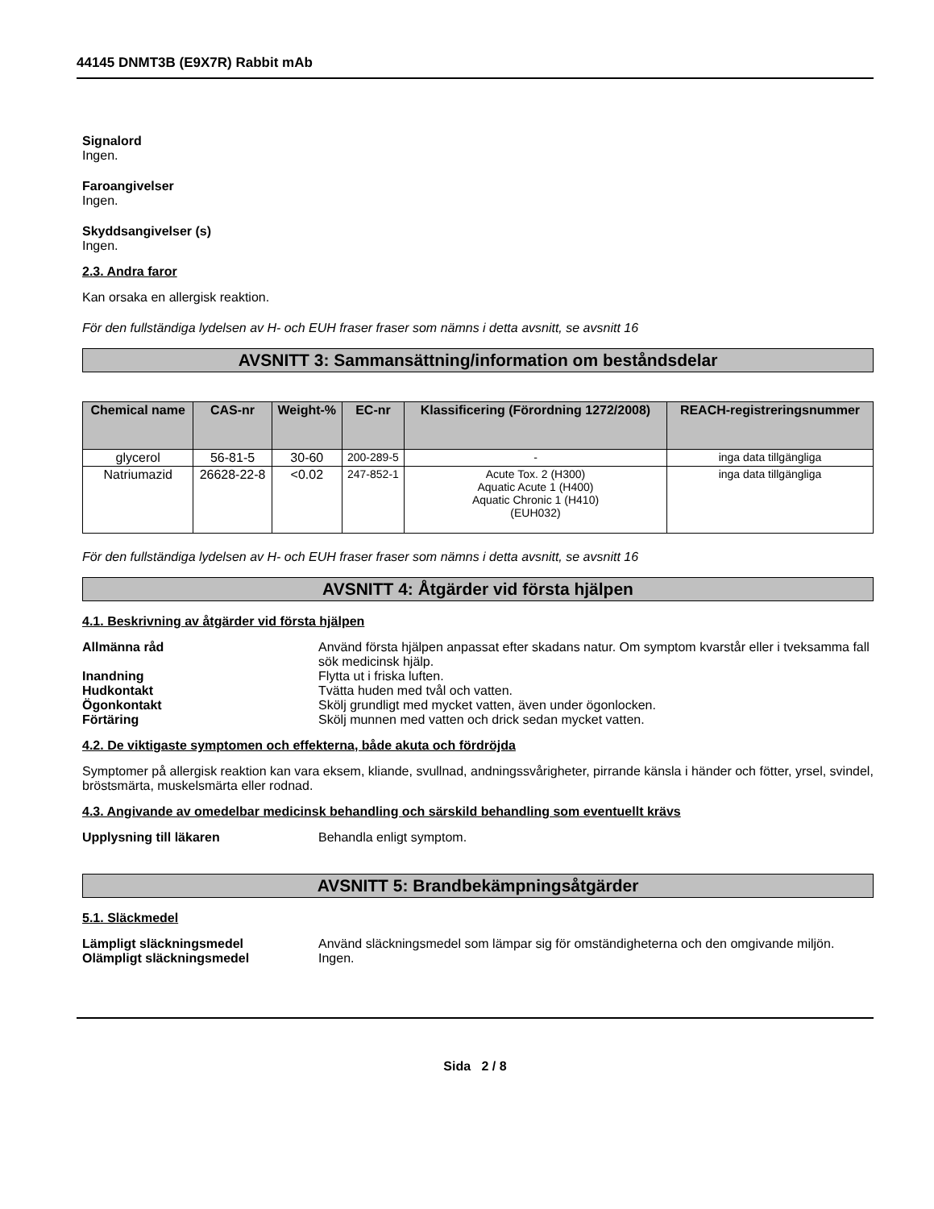44145 DNMT3B (E9X7R) Rabbit mAb
Signalord
Ingen.
Faroangivelser
Ingen.
Skyddsangivelser (s)
Ingen.
2.3. Andra faror
Kan orsaka en allergisk reaktion.
För den fullständiga lydelsen av H- och EUH fraser fraser som nämns i detta avsnitt, se avsnitt 16
AVSNITT 3: Sammansättning/information om beståndsdelar
| Chemical name | CAS-nr | Weight-% | EC-nr | Klassificering (Förordning 1272/2008) | REACH-registreringsnummer |
| --- | --- | --- | --- | --- | --- |
| glycerol | 56-81-5 | 30-60 | 200-289-5 | - | inga data tillgängliga |
| Natriumazid | 26628-22-8 | <0.02 | 247-852-1 | Acute Tox. 2 (H300) Aquatic Acute 1 (H400) Aquatic Chronic 1 (H410) (EUH032) | inga data tillgängliga |
För den fullständiga lydelsen av H- och EUH fraser fraser som nämns i detta avsnitt, se avsnitt 16
AVSNITT 4: Åtgärder vid första hjälpen
4.1. Beskrivning av åtgärder vid första hjälpen
Allmänna råd Använd första hjälpen anpassat efter skadans natur. Om symptom kvarstår eller i tveksamma fall sök medicinsk hjälp.
Inandning Flytta ut i friska luften.
Hudkontakt Tvätta huden med tvål och vatten.
Ögonkontakt Skölj grundligt med mycket vatten, även under ögonlocken.
Förtäring Skölj munnen med vatten och drick sedan mycket vatten.
4.2. De viktigaste symptomen och effekterna, både akuta och fördröjda
Symptomer på allergisk reaktion kan vara eksem, kliande, svullnad, andningssvårigheter, pirrande känsla i händer och fötter, yrsel, svindel, bröstsmärta, muskelsmärta eller rodnad.
4.3. Angivande av omedelbar medicinsk behandling och särskild behandling som eventuellt krävs
Upplysning till läkaren Behandla enligt symptom.
AVSNITT 5: Brandbekämpningsåtgärder
5.1. Släckmedel
Lämpligt släckningsmedel Använd släckningsmedel som lämpar sig för omständigheterna och den omgivande miljön.
Olämpligt släckningsmedel Ingen.
Sida 2 / 8